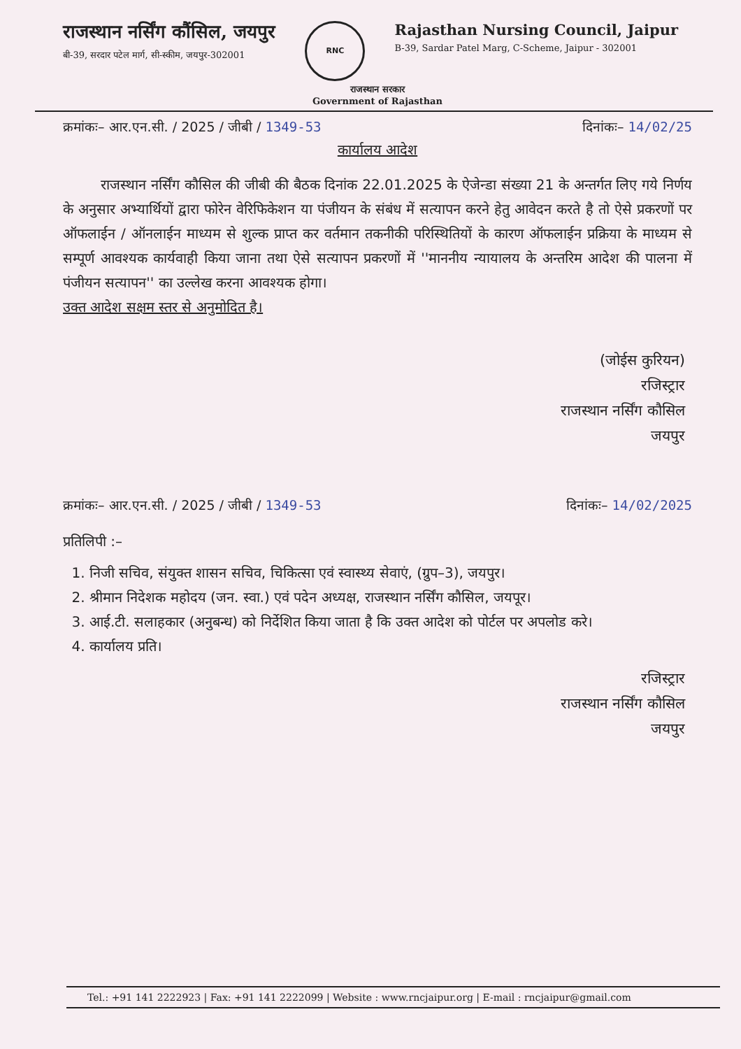राजस्थान नर्सिंग कौंसिल, जयपुर
बी-39, सरदार पटेल मार्ग, सी-स्कीम, जयपुर-302001
RNC
Rajasthan Nursing Council, Jaipur
B-39, Sardar Patel Marg, C-Scheme, Jaipur - 302001
राजस्थान सरकार
Government of Rajasthan
क्रमांकः– आर.एन.सी. / 2025 / जीबी / 1349-53 दिनांकः– 14/02/25
कार्यालय आदेश
राजस्थान नर्सिंग कौसिल की जीबी की बैठक दिनांक 22.01.2025 के ऐजेन्डा संख्या 21 के अन्तर्गत लिए गये निर्णय के अनुसार अभ्यार्थियों द्वारा फोरेन वेरिफिकेशन या पंजीयन के संबंध में सत्यापन करने हेतु आवेदन करते है तो ऐसे प्रकरणों पर ऑफलाईन / ऑनलाईन माध्यम से शुल्क प्राप्त कर वर्तमान तकनीकी परिस्थितियों के कारण ऑफलाईन प्रक्रिया के माध्यम से सम्पूर्ण आवश्यक कार्यवाही किया जाना तथा ऐसे सत्यापन प्रकरणों में ''माननीय न्यायालय के अन्तरिम आदेश की पालना में पंजीयन सत्यापन'' का उल्लेख करना आवश्यक होगा।
उक्त आदेश सक्षम स्तर से अनुमोदित है।
(जोईस कुरियन)
रजिस्ट्रार
राजस्थान नर्सिंग कौसिल
जयपुर
क्रमांकः– आर.एन.सी. / 2025 / जीबी / 1349-53 दिनांकः– 14/02/2025
प्रतिलिपी :–
1. निजी सचिव, संयुक्त शासन सचिव, चिकित्सा एवं स्वास्थ्य सेवाएं, (ग्रुप–3), जयपुर।
2. श्रीमान निदेशक महोदय (जन. स्वा.) एवं पदेन अध्यक्ष, राजस्थान नर्सिंग कौसिल, जयपूर।
3. आई.टी. सलाहकार (अनुबन्ध) को निर्देशित किया जाता है कि उक्त आदेश को पोर्टल पर अपलोड करे।
4. कार्यालय प्रति।
रजिस्ट्रार
राजस्थान नर्सिंग कौसिल
जयपुर
Tel.: +91 141 2222923 | Fax: +91 141 2222099 | Website : www.rncjaipur.org | E-mail : rncjaipur@gmail.com